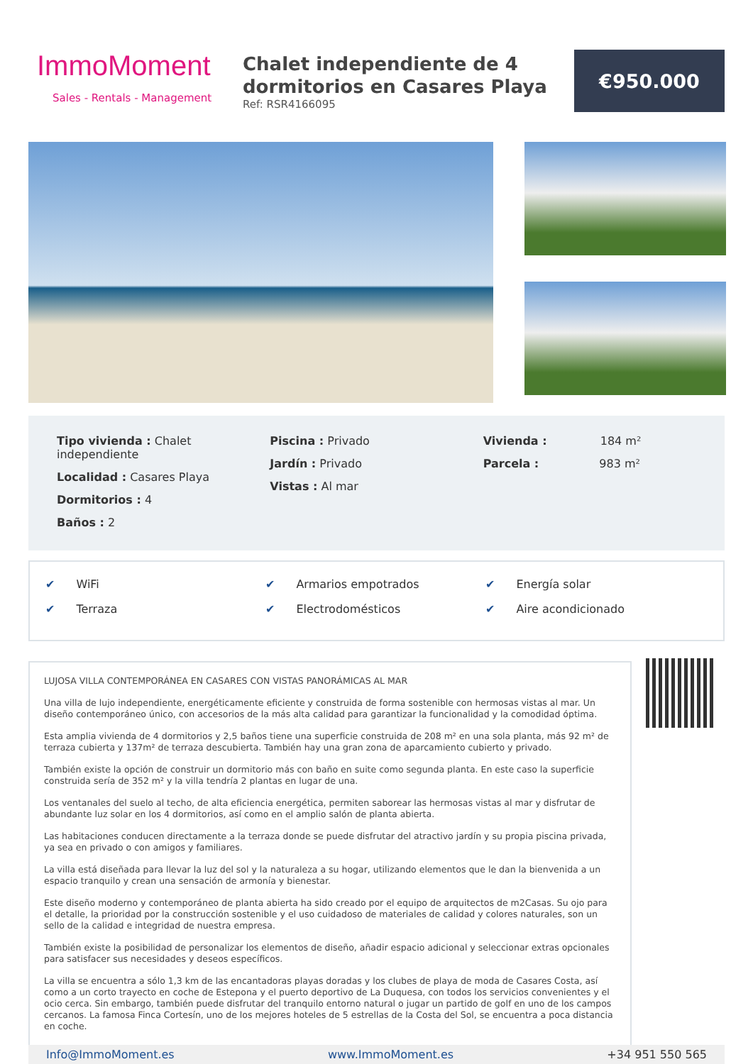ImmoMoment
Sales - Rentals - Management
Chalet independiente de 4 dormitorios en Casares Playa
Ref: RSR4166095
€950.000
Tipo vivienda : Chalet independiente
Localidad : Casares Playa
Dormitorios : 4
Baños : 2
Piscina : Privado
Jardín : Privado
Vistas : Al mar
Vivienda : 184 m²
Parcela : 983 m²
✔ WiFi
✔ Terraza
✔ Armarios empotrados
✔ Electrodomésticos
✔ Energía solar
✔ Aire acondicionado
LUJOSA VILLA CONTEMPORÁNEA EN CASARES CON VISTAS PANORÁMICAS AL MAR
Una villa de lujo independiente, energéticamente eficiente y construida de forma sostenible con hermosas vistas al mar. Un diseño contemporáneo único, con accesorios de la más alta calidad para garantizar la funcionalidad y la comodidad óptima.
Esta amplia vivienda de 4 dormitorios y 2,5 baños tiene una superficie construida de 208 m² en una sola planta, más 92 m² de terraza cubierta y 137m² de terraza descubierta. También hay una gran zona de aparcamiento cubierto y privado.
También existe la opción de construir un dormitorio más con baño en suite como segunda planta. En este caso la superficie construida sería de 352 m² y la villa tendría 2 plantas en lugar de una.
Los ventanales del suelo al techo, de alta eficiencia energética, permiten saborear las hermosas vistas al mar y disfrutar de abundante luz solar en los 4 dormitorios, así como en el amplio salón de planta abierta.
Las habitaciones conducen directamente a la terraza donde se puede disfrutar del atractivo jardín y su propia piscina privada, ya sea en privado o con amigos y familiares.
La villa está diseñada para llevar la luz del sol y la naturaleza a su hogar, utilizando elementos que le dan la bienvenida a un espacio tranquilo y crean una sensación de armonía y bienestar.
Este diseño moderno y contemporáneo de planta abierta ha sido creado por el equipo de arquitectos de m2Casas. Su ojo para el detalle, la prioridad por la construcción sostenible y el uso cuidadoso de materiales de calidad y colores naturales, son un sello de la calidad e integridad de nuestra empresa.
También existe la posibilidad de personalizar los elementos de diseño, añadir espacio adicional y seleccionar extras opcionales para satisfacer sus necesidades y deseos específicos.
La villa se encuentra a sólo 1,3 km de las encantadoras playas doradas y los clubes de playa de moda de Casares Costa, así como a un corto trayecto en coche de Estepona y el puerto deportivo de La Duquesa, con todos los servicios convenientes y el ocio cerca. Sin embargo, también puede disfrutar del tranquilo entorno natural o jugar un partido de golf en uno de los campos cercanos. La famosa Finca Cortesín, uno de los mejores hoteles de 5 estrellas de la Costa del Sol, se encuentra a poca distancia en coche.
Info@ImmoMoment.es www.ImmoMoment.es +34 951 550 565